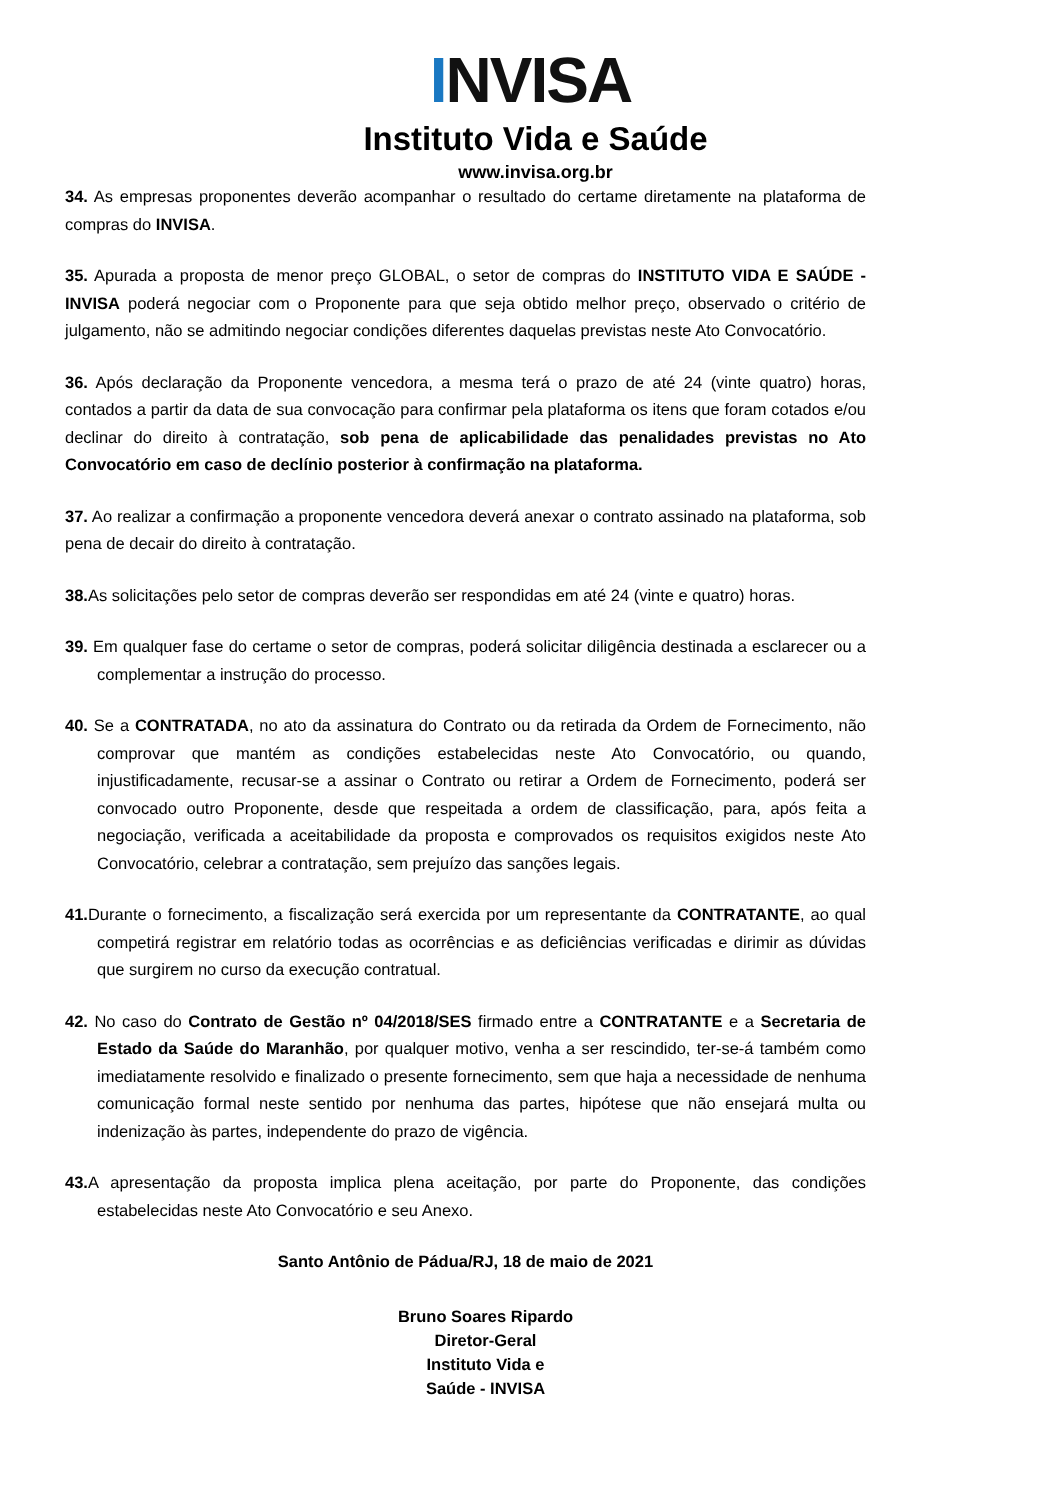INVISA
Instituto Vida e Saúde
www.invisa.org.br
34. As empresas proponentes deverão acompanhar o resultado do certame diretamente na plataforma de compras do INVISA.
35. Apurada a proposta de menor preço GLOBAL, o setor de compras do INSTITUTO VIDA E SAÚDE - INVISA poderá negociar com o Proponente para que seja obtido melhor preço, observado o critério de julgamento, não se admitindo negociar condições diferentes daquelas previstas neste Ato Convocatório.
36. Após declaração da Proponente vencedora, a mesma terá o prazo de até 24 (vinte quatro) horas, contados a partir da data de sua convocação para confirmar pela plataforma os itens que foram cotados e/ou declinar do direito à contratação, sob pena de aplicabilidade das penalidades previstas no Ato Convocatório em caso de declínio posterior à confirmação na plataforma.
37. Ao realizar a confirmação a proponente vencedora deverá anexar o contrato assinado na plataforma, sob pena de decair do direito à contratação.
38. As solicitações pelo setor de compras deverão ser respondidas em até 24 (vinte e quatro) horas.
39. Em qualquer fase do certame o setor de compras, poderá solicitar diligência destinada a esclarecer ou a complementar a instrução do processo.
40. Se a CONTRATADA, no ato da assinatura do Contrato ou da retirada da Ordem de Fornecimento, não comprovar que mantém as condições estabelecidas neste Ato Convocatório, ou quando, injustificadamente, recusar-se a assinar o Contrato ou retirar a Ordem de Fornecimento, poderá ser convocado outro Proponente, desde que respeitada a ordem de classificação, para, após feita a negociação, verificada a aceitabilidade da proposta e comprovados os requisitos exigidos neste Ato Convocatório, celebrar a contratação, sem prejuízo das sanções legais.
41. Durante o fornecimento, a fiscalização será exercida por um representante da CONTRATANTE, ao qual competirá registrar em relatório todas as ocorrências e as deficiências verificadas e dirimir as dúvidas que surgirem no curso da execução contratual.
42. No caso do Contrato de Gestão nº 04/2018/SES firmado entre a CONTRATANTE e a Secretaria de Estado da Saúde do Maranhão, por qualquer motivo, venha a ser rescindido, ter-se-á também como imediatamente resolvido e finalizado o presente fornecimento, sem que haja a necessidade de nenhuma comunicação formal neste sentido por nenhuma das partes, hipótese que não ensejará multa ou indenização às partes, independente do prazo de vigência.
43. A apresentação da proposta implica plena aceitação, por parte do Proponente, das condições estabelecidas neste Ato Convocatório e seu Anexo.
Santo Antônio de Pádua/RJ, 18 de maio de 2021
Bruno Soares Ripardo
Diretor-Geral
Instituto Vida e
Saúde - INVISA